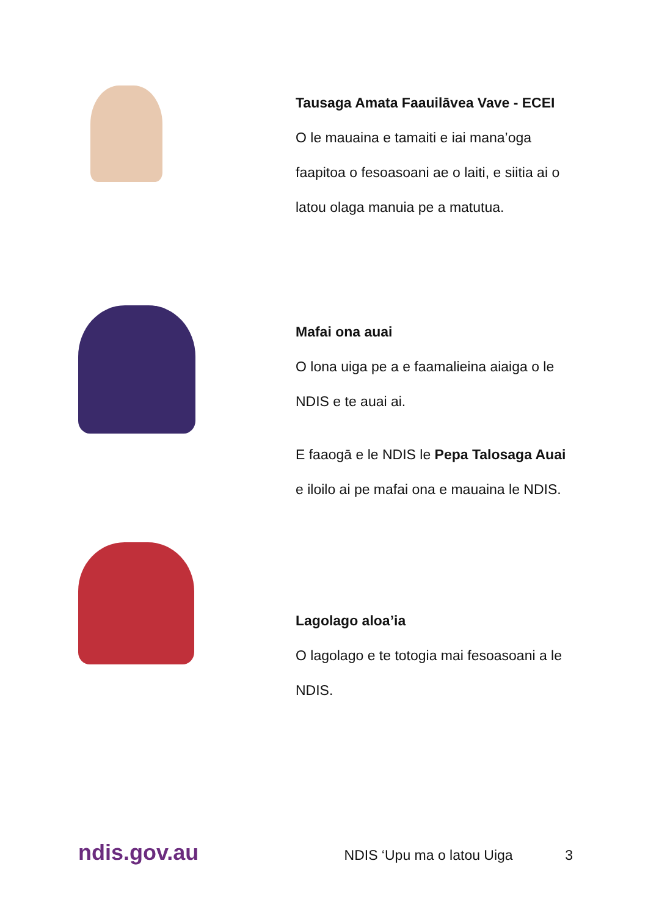Tausaga Amata Faauilāvea Vave - ECEI
O le mauaina e tamaiti e iai mana’oga faapitoa o fesoasoani ae o laiti, e siitia ai o latou olaga manuia pe a matutua.
Mafai ona auai
O lona uiga pe a e faamalieina aiaiga o le NDIS e te auai ai.
E faaogā e le NDIS le Pepa Talosaga Auai e iloilo ai pe mafai ona e mauaina le NDIS.
Lagolago aloa’ia
O lagolago e te totogia mai fesoasoani a le NDIS.
ndis.gov.au
NDIS ‘Upu ma o latou Uiga 3